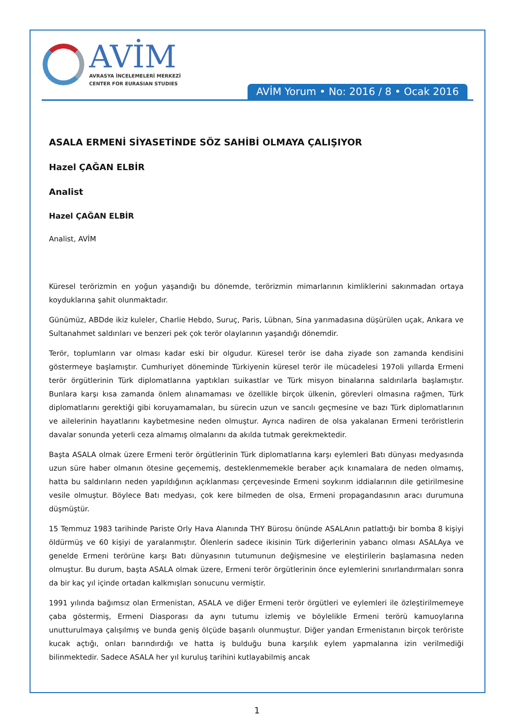AVİM
AVRASYA İNCELEMELERİ MERKEZİ
CENTER FOR EURASIAN STUDIES
AVİM Yorum • No: 2016 / 8 • Ocak 2016
ASALA ERMENİ SİYASETİNDE SÖZ SAHİBİ OLMAYA ÇALIŞIYOR
Hazel ÇAĞAN ELBİR
Analist
Hazel ÇAĞAN ELBİR
Analist, AVİM
Küresel terörizmin en yoğun yaşandığı bu dönemde, terörizmin mimarlarının kimliklerini sakınmadan ortaya koyduklarına şahit olunmaktadır.
Günümüz, ABDde ikiz kuleler, Charlie Hebdo, Suruç, Paris, Lübnan, Sina yarımadasına düşürülen uçak, Ankara ve Sultanahmet saldırıları ve benzeri pek çok terör olaylarının yaşandığı dönemdir.
Terör, toplumların var olması kadar eski bir olgudur. Küresel terör ise daha ziyade son zamanda kendisini göstermeye başlamıştır. Cumhuriyet döneminde Türkiyenin küresel terör ile mücadelesi 197oli yıllarda Ermeni terör örgütlerinin Türk diplomatlarına yaptıkları suikastlar ve Türk misyon binalarına saldırılarla başlamıştır. Bunlara karşı kısa zamanda önlem alınamaması ve özellikle birçok ülkenin, görevleri olmasına rağmen, Türk diplomatlarını gerektiği gibi koruyamamaları, bu sürecin uzun ve sancılı geçmesine ve bazı Türk diplomatlarının ve ailelerinin hayatlarını kaybetmesine neden olmuştur. Ayrıca nadiren de olsa yakalanan Ermeni teröristlerin davalar sonunda yeterli ceza almamış olmalarını da akılda tutmak gerekmektedir.
Başta ASALA olmak üzere Ermeni terör örgütlerinin Türk diplomatlarına karşı eylemleri Batı dünyası medyasında uzun süre haber olmanın ötesine geçememiş, desteklenmemekle beraber açık kınamalara de neden olmamış, hatta bu saldırıların neden yapıldığının açıklanması çerçevesinde Ermeni soykırım iddialarının dile getirilmesine vesile olmuştur. Böylece Batı medyası, çok kere bilmeden de olsa, Ermeni propagandasının aracı durumuna düşmüştür.
15 Temmuz 1983 tarihinde Pariste Orly Hava Alanında THY Bürosu önünde ASALAnın patlattığı bir bomba 8 kişiyi öldürmüş ve 60 kişiyi de yaralanmıştır. Ölenlerin sadece ikisinin Türk diğerlerinin yabancı olması ASALAya ve genelde Ermeni terörüne karşı Batı dünyasının tutumunun değişmesine ve eleştirilerin başlamasına neden olmuştur. Bu durum, başta ASALA olmak üzere, Ermeni terör örgütlerinin önce eylemlerini sınırlandırmaları sonra da bir kaç yıl içinde ortadan kalkmışları sonucunu vermiştir.
1991 yılında bağımsız olan Ermenistan, ASALA ve diğer Ermeni terör örgütleri ve eylemleri ile özleştirilmemeye çaba göstermiş, Ermeni Diasporası da aynı tutumu izlemiş ve böylelikle Ermeni terörü kamuoylarına unutturulmaya çalışılmış ve bunda geniş ölçüde başarılı olunmuştur. Diğer yandan Ermenistanın birçok teröriste kucak açtığı, onları barındırdığı ve hatta iş bulduğu buna karşılık eylem yapmalarına izin verilmediği bilinmektedir. Sadece ASALA her yıl kuruluş tarihini kutlayabilmiş ancak
1